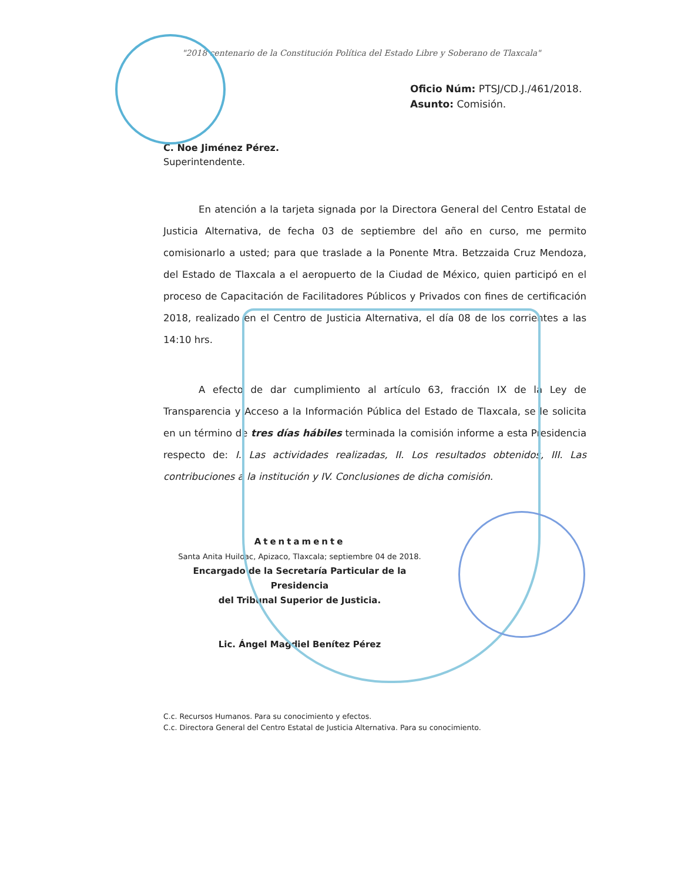"2018 centenario de la Constitución Política del Estado Libre y Soberano de Tlaxcala"
Oficio Núm: PTSJ/CD.J./461/2018.
Asunto: Comisión.
C. Noe Jiménez Pérez.
Superintendente.
En atención a la tarjeta signada por la Directora General del Centro Estatal de Justicia Alternativa, de fecha 03 de septiembre del año en curso, me permito comisionarlo a usted; para que traslade a la Ponente Mtra. Betzzaida Cruz Mendoza, del Estado de Tlaxcala a el aeropuerto de la Ciudad de México, quien participó en el proceso de Capacitación de Facilitadores Públicos y Privados con fines de certificación 2018, realizado en el Centro de Justicia Alternativa, el día 08 de los corrientes a las 14:10 hrs.
A efecto de dar cumplimiento al artículo 63, fracción IX de la Ley de Transparencia y Acceso a la Información Pública del Estado de Tlaxcala, se le solicita en un término de tres días hábiles terminada la comisión informe a esta Presidencia respecto de: I. Las actividades realizadas, II. Los resultados obtenidos, III. Las contribuciones a la institución y IV. Conclusiones de dicha comisión.
Atentamente
Santa Anita Huiloac, Apizaco, Tlaxcala; septiembre 04 de 2018.
Encargado de la Secretaría Particular de la Presidencia
del Tribunal Superior de Justicia.
Lic. Ángel Magdiel Benítez Pérez
C.c. Recursos Humanos. Para su conocimiento y efectos.
C.c. Directora General del Centro Estatal de Justicia Alternativa. Para su conocimiento.